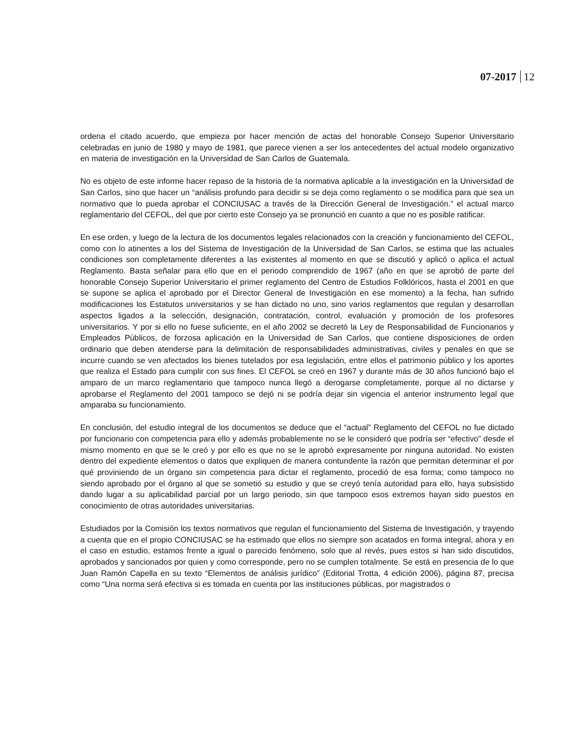07-2017 12
ordena el citado acuerdo, que empieza por hacer mención de actas del honorable Consejo Superior Universitario celebradas en junio de 1980 y mayo de 1981, que parece vienen a ser los antecedentes del actual modelo organizativo en materia de investigación en la Universidad de San Carlos de Guatemala.
No es objeto de este informe hacer repaso de la historia de la normativa aplicable a la investigación en la Universidad de San Carlos, sino que hacer un “análisis profundo para decidir si se deja como reglamento o se modifica para que sea un normativo que lo pueda aprobar el CONCIUSAC a través de la Dirección General de Investigación.” el actual marco reglamentario del CEFOL, del que por cierto este Consejo ya se pronunció en cuanto a que no es posible ratificar.
En ese orden, y luego de la lectura de los documentos legales relacionados con la creación y funcionamiento del CEFOL, como con lo atinentes a los del Sistema de Investigación de la Universidad de San Carlos, se estima que las actuales condiciones son completamente diferentes a las existentes al momento en que se discutió y aplicó o aplica el actual Reglamento. Basta señalar para ello que en el periodo comprendido de 1967 (año en que se aprobó de parte del honorable Consejo Superior Universitario el primer reglamento del Centro de Estudios Folklóricos, hasta el 2001 en que se supone se aplica el aprobado por el Director General de Investigación en ese momento) a la fecha, han sufrido modificaciones los Estatutos universitarios y se han dictado no uno, sino varios reglamentos que regulan y desarrollan aspectos ligados a la selección, designación, contratación, control, evaluación y promoción de los profesores universitarios. Y por si ello no fuese suficiente, en el año 2002 se decretó la Ley de Responsabilidad de Funcionarios y Empleados Públicos, de forzosa aplicación en la Universidad de San Carlos, que contiene disposiciones de orden ordinario que deben atenderse para la delimitación de responsabilidades administrativas, civiles y penales en que se incurre cuando se ven afectados los bienes tutelados por esa legislación, entre ellos el patrimonio público y los aportes que realiza el Estado para cumplir con sus fines. El CEFOL se creó en 1967 y durante más de 30 años funcionó bajo el amparo de un marco reglamentario que tampoco nunca llegó a derogarse completamente, porque al no dictarse y aprobarse el Reglamento del 2001 tampoco se dejó ni se podría dejar sin vigencia el anterior instrumento legal que amparaba su funcionamiento.
En conclusión, del estudio integral de los documentos se deduce que el “actual” Reglamento del CEFOL no fue dictado por funcionario con competencia para ello y además probablemente no se le consideró que podría ser “efectivo” desde el mismo momento en que se le creó y por ello es que no se le aprobó expresamente por ninguna autoridad. No existen dentro del expediente elementos o datos que expliquen de manera contundente la razón que permitan determinar el por qué proviniendo de un órgano sin competencia para dictar el reglamento, procedió de esa forma; como tampoco no siendo aprobado por el órgano al que se sometió su estudio y que se creyó tenía autoridad para ello, haya subsistido dando lugar a su aplicabilidad parcial por un largo periodo, sin que tampoco esos extremos hayan sido puestos en conocimiento de otras autoridades universitarias.
Estudiados por la Comisión los textos normativos que regulan el funcionamiento del Sistema de Investigación, y trayendo a cuenta que en el propio CONCIUSAC se ha estimado que ellos no siempre son acatados en forma integral, ahora y en el caso en estudio, estamos frente a igual o parecido fenómeno, solo que al revés, pues estos si han sido discutidos, aprobados y sancionados por quien y como corresponde, pero no se cumplen totalmente. Se está en presencia de lo que Juan Ramón Capella en su texto “Elementos de análisis jurídico” (Editorial Trotta, 4 edición 2006), página 87, precisa como “Una norma será efectiva si es tomada en cuenta por las instituciones públicas, por magistrados o